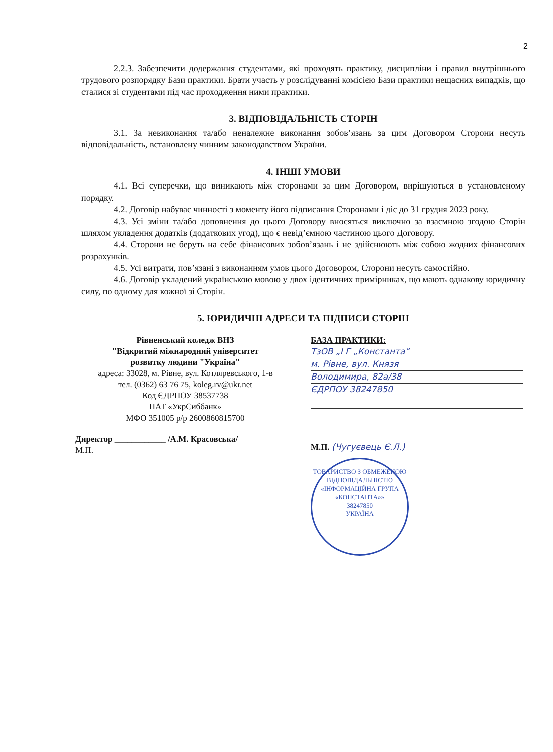2
2.2.3. Забезпечити додержання студентами, які проходять практику, дисципліни і правил внутрішнього трудового розпорядку Бази практики. Брати участь у розслідуванні комісією Бази практики нещасних випадків, що сталися зі студентами під час проходження ними практики.
3. ВІДПОВІДАЛЬНІСТЬ СТОРІН
3.1. За невиконання та/або неналежне виконання зобов’язань за цим Договором Сторони несуть відповідальність, встановлену чинним законодавством України.
4. ІНШІ УМОВИ
4.1. Всі суперечки, що виникають між сторонами за цим Договором, вирішуються в установленому порядку.
4.2. Договір набуває чинності з моменту його підписання Сторонами і діє до 31 грудня 2023 року.
4.3. Усі зміни та/або доповнення до цього Договору вносяться виключно за взаємною згодою Сторін шляхом укладення додатків (додаткових угод), що є невід’ємною частиною цього Договору.
4.4. Сторони не беруть на себе фінансових зобов’язань і не здійснюють між собою жодних фінансових розрахунків.
4.5. Усі витрати, пов’язані з виконанням умов цього Договором, Сторони несуть самостійно.
4.6. Договір укладений українською мовою у двох ідентичних примірниках, що мають однакову юридичну силу, по одному для кожної зі Сторін.
5. ЮРИДИЧНІ АДРЕСИ ТА ПІДПИСИ СТОРІН
Рівненський коледж ВНЗ
"Відкритий міжнародний університет
розвитку людини "Україна"
адреса: 33028, м. Рівне, вул. Котляревського, 1-в
тел. (0362) 63 76 75, koleg.rv@ukr.net
Код ЄДРПОУ 38537738
ПАТ «УкрСиббанк»
МФО 351005 р/р 2600860815700
Директор ____________ /А.М. Красовська/
М.П.
БАЗА ПРАКТИКИ:
ТзОВ „І Г „Константа“
м. Рівне, вул. Князя
Володимира, 82а/38
ЄДРПОУ 38247850
М.П. (Чугуєвець Є.Л.)
ТОВАРИСТВО З ОБМЕЖЕНОЮ ВІДПОВІДАЛЬНІСТЮ
«ІНФОРМАЦІЙНА ГРУПА «КОНСТАНТА»»
38247850
УКРАЇНА